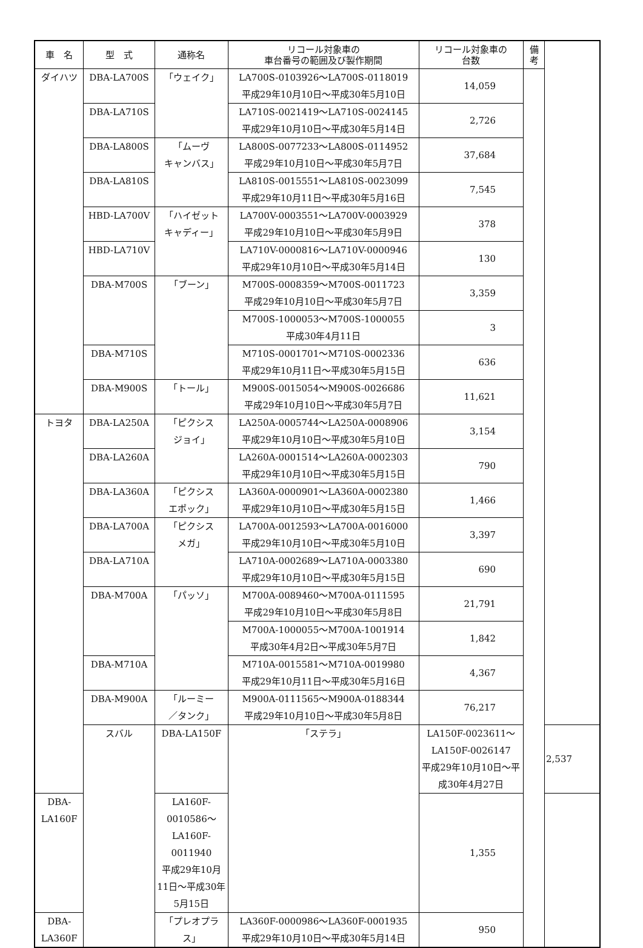| 車 名 | 型 式 | 通称名 | リコール対象車の 車台番号の範囲及び製作期間 | リコール対象車の 台数 | 備 考 | |
| --- | --- | --- | --- | --- | --- | --- |
| ダイハツ | DBA-LA700S | 「ウェイク」 | LA700S-0103926～LA700S-0118019 平成29年10月10日～平成30年5月10日 | 14,059 | | |
| | DBA-LA710S | | LA710S-0021419～LA710S-0024145 平成29年10月10日～平成30年5月14日 | 2,726 | | |
| | DBA-LA800S | 「ムーヴ キャンバス」 | LA800S-0077233～LA800S-0114952 平成29年10月10日～平成30年5月7日 | 37,684 | | |
| | DBA-LA810S | | LA810S-0015551～LA810S-0023099 平成29年10月11日～平成30年5月16日 | 7,545 | | |
| | HBD-LA700V | 「ハイゼット キャディー」 | LA700V-0003551～LA700V-0003929 平成29年10月10日～平成30年5月9日 | 378 | | |
| | HBD-LA710V | | LA710V-0000816～LA710V-0000946 平成29年10月10日～平成30年5月14日 | 130 | | |
| | DBA-M700S | 「ブーン」 | M700S-0008359～M700S-0011723 平成29年10月10日～平成30年5月7日 | 3,359 | | |
| | | | M700S-1000053～M700S-1000055 平成30年4月11日 | 3 | | |
| | DBA-M710S | | M710S-0001701～M710S-0002336 平成29年10月11日～平成30年5月15日 | 636 | | |
| | DBA-M900S | 「トール」 | M900S-0015054～M900S-0026686 平成29年10月10日～平成30年5月7日 | 11,621 | | |
| トヨタ | DBA-LA250A | 「ピクシス ジョイ」 | LA250A-0005744～LA250A-0008906 平成29年10月10日～平成30年5月10日 | 3,154 | | |
| | DBA-LA260A | | LA260A-0001514～LA260A-0002303 平成29年10月10日～平成30年5月15日 | 790 | | |
| | DBA-LA360A | 「ピクシス エポック」 | LA360A-0000901～LA360A-0002380 平成29年10月10日～平成30年5月15日 | 1,466 | | |
| | DBA-LA700A | 「ピクシス メガ」 | LA700A-0012593～LA700A-0016000 平成29年10月10日～平成30年5月10日 | 3,397 | | |
| | DBA-LA710A | | LA710A-0002689～LA710A-0003380 平成29年10月10日～平成30年5月15日 | 690 | | |
| | DBA-M700A | 「パッソ」 | M700A-0089460～M700A-0111595 平成29年10月10日～平成30年5月8日 | 21,791 | | |
| | | | M700A-1000055～M700A-1001914 平成30年4月2日～平成30年5月7日 | 1,842 | | |
| | DBA-M710A | | M710A-0015581～M710A-0019980 平成29年10月11日～平成30年5月16日 | 4,367 | | |
| | DBA-M900A | 「ルーミー ／タンク」 | M900A-0111565～M900A-0188344 平成29年10月10日～平成30年5月8日 | 76,217 | | |
| | スバル | DBA-LA150F | 「ステラ」 | LA150F-0023611～LA150F-0026147 平成29年10月10日～平成30年4月27日 | | 2,537 |
| DBA-LA160F | | LA160F-0010586～LA160F-0011940 平成29年10月11日～平成30年5月15日 | | 1,355 | | |
| DBA-LA360F | | 「プレオプラス」 | LA360F-0000986～LA360F-0001935 平成29年10月10日～平成30年5月14日 | 950 | | |